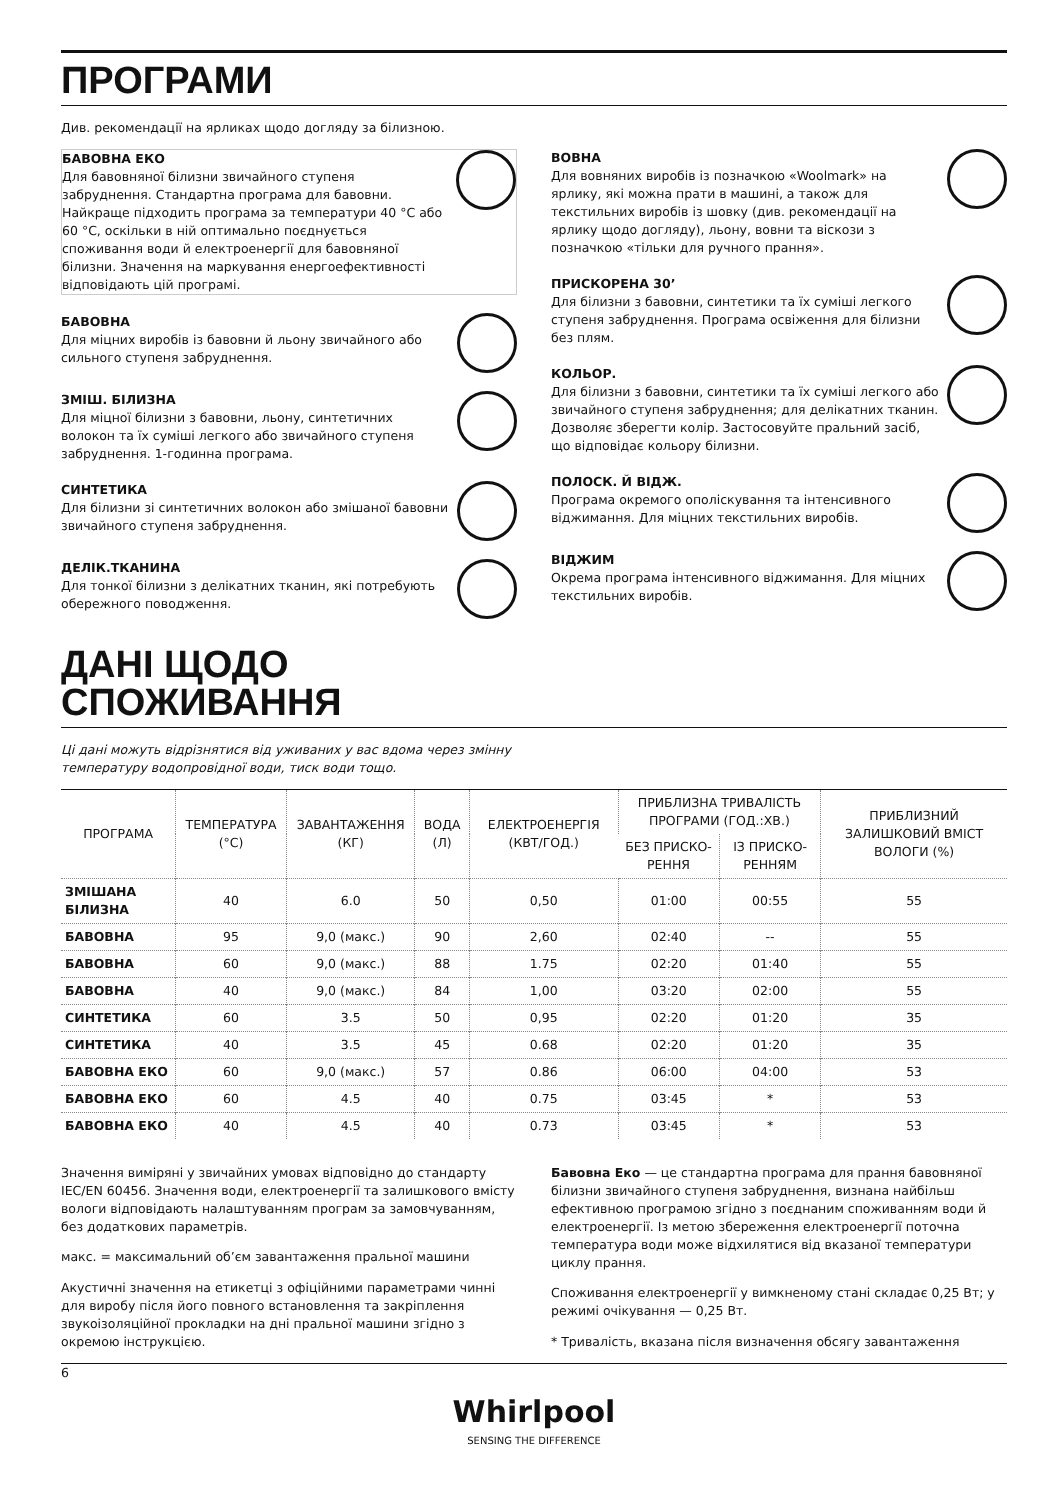ПРОГРАМИ
Див. рекомендації на ярликах щодо догляду за білизною.
БАВОВНА ЕКО
Для бавовняної білизни звичайного ступеня забруднення. Стандартна програма для бавовни. Найкраще підходить програма за температури 40 °C або 60 °C, оскільки в ній оптимально поєднується споживання води й електроенергії для бавовняної білизни. Значення на маркування енергоефективності відповідають цій програмі.
БАВОВНА
Для міцних виробів із бавовни й льону звичайного або сильного ступеня забруднення.
ЗМІШ. БІЛИЗНА
Для міцної білизни з бавовни, льону, синтетичних волокон та їх суміші легкого або звичайного ступеня забруднення. 1-годинна програма.
СИНТЕТИКА
Для білизни зі синтетичних волокон або змішаної бавовни звичайного ступеня забруднення.
ДЕЛІК.ТКАНИНА
Для тонкої білизни з делікатних тканин, які потребують обережного поводження.
ВОВНА
Для вовняних виробів із позначкою «Woolmark» на ярлику, які можна прати в машині, а також для текстильних виробів із шовку (див. рекомендації на ярлику щодо догляду), льону, вовни та віскози з позначкою «тільки для ручного прання».
ПРИСКОРЕНА 30’
Для білизни з бавовни, синтетики та їх суміші легкого ступеня забруднення. Програма освіження для білизни без плям.
КОЛЬОР.
Для білизни з бавовни, синтетики та їх суміші легкого або звичайного ступеня забруднення; для делікатних тканин. Дозволяє зберегти колір. Застосовуйте пральний засіб, що відповідає кольору білизни.
ПОЛОСК. Й ВІДЖ.
Програма окремого ополіскування та інтенсивного віджимання. Для міцних текстильних виробів.
ВІДЖИМ
Окрема програма інтенсивного віджимання. Для міцних текстильних виробів.
ДАНІ ЩОДО
СПОЖИВАННЯ
Ці дані можуть відрізнятися від уживаних у вас вдома через змінну
температуру водопровідної води, тиск води тощо.
| ПРОГРАМА | ТЕМПЕРАТУРА (°C) | ЗАВАНТАЖЕННЯ (КГ) | ВОДА (Л) | ЕЛЕКТРОЕНЕРГІЯ (КВТ/ГОД.) | ПРИБЛИЗНА ТРИВАЛІСТЬ ПРОГРАМИ (ГОД.:ХВ.) | | ПРИБЛИЗНИЙ ЗАЛИШКОВИЙ ВМІСТ ВОЛОГИ (%) |
| --- | --- | --- | --- | --- | --- | --- | --- |
| | | | | | БЕЗ ПРИСКО-РЕННЯ | ІЗ ПРИСКО-РЕННЯМ | |
| ЗМІШАНА БІЛИЗНА | 40 | 6.0 | 50 | 0,50 | 01:00 | 00:55 | 55 |
| БАВОВНА | 95 | 9,0 (макс.) | 90 | 2,60 | 02:40 | -- | 55 |
| БАВОВНА | 60 | 9,0 (макс.) | 88 | 1.75 | 02:20 | 01:40 | 55 |
| БАВОВНА | 40 | 9,0 (макс.) | 84 | 1,00 | 03:20 | 02:00 | 55 |
| СИНТЕТИКА | 60 | 3.5 | 50 | 0,95 | 02:20 | 01:20 | 35 |
| СИНТЕТИКА | 40 | 3.5 | 45 | 0.68 | 02:20 | 01:20 | 35 |
| БАВОВНА ЕКО | 60 | 9,0 (макс.) | 57 | 0.86 | 06:00 | 04:00 | 53 |
| БАВОВНА ЕКО | 60 | 4.5 | 40 | 0.75 | 03:45 | * | 53 |
| БАВОВНА ЕКО | 40 | 4.5 | 40 | 0.73 | 03:45 | * | 53 |
Значення виміряні у звичайних умовах відповідно до стандарту IEC/EN 60456. Значення води, електроенергії та залишкового вмісту вологи відповідають налаштуванням програм за замовчуванням, без додаткових параметрів.
макс. = максимальний об’єм завантаження пральної машини
Акустичні значення на етикетці з офіційними параметрами чинні для виробу після його повного встановлення та закріплення звукоізоляційної прокладки на дні пральної машини згідно з окремою інструкцією.
Бавовна Еко — це стандартна програма для прання бавовняної білизни звичайного ступеня забруднення, визнана найбільш ефективною програмою згідно з поєднаним споживанням води й електроенергії. Із метою збереження електроенергії поточна температура води може відхилятися від вказаної температури циклу прання.
Споживання електроенергії у вимкненому стані складає 0,25 Вт; у режимі очікування — 0,25 Вт.
* Тривалість, вказана після визначення обсягу завантаження
6
Whirlpool
SENSING THE DIFFERENCE